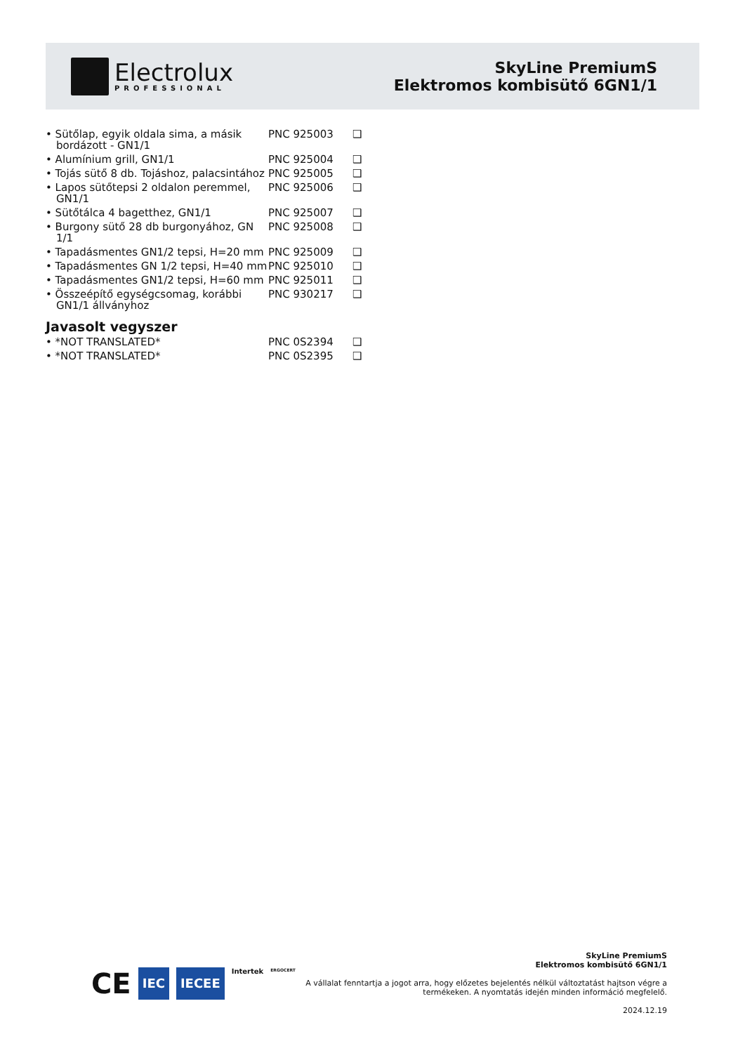Electrolux
PROFESSIONAL
SkyLine PremiumS
Elektromos kombisütő 6GN1/1
| • Sütőlap, egyik oldala sima, a másik bordázott - GN1/1 | PNC 925003 | ❑ |
| • Alumínium grill, GN1/1 | PNC 925004 | ❑ |
| • Tojás sütő 8 db. Tojáshoz, palacsintához | PNC 925005 | ❑ |
| • Lapos sütőtepsi 2 oldalon peremmel, GN1/1 | PNC 925006 | ❑ |
| • Sütőtálca 4 bagetthez, GN1/1 | PNC 925007 | ❑ |
| • Burgony sütő 28 db burgonyához, GN 1/1 | PNC 925008 | ❑ |
| • Tapadásmentes GN1/2 tepsi, H=20 mm | PNC 925009 | ❑ |
| • Tapadásmentes GN 1/2 tepsi, H=40 mm | PNC 925010 | ❑ |
| • Tapadásmentes GN1/2 tepsi, H=60 mm | PNC 925011 | ❑ |
| • Összeépítő egységcsomag, korábbi GN1/1 állványhoz | PNC 930217 | ❑ |
Javasolt vegyszer
| • *NOT TRANSLATED* | PNC 0S2394 | ❑ |
| • *NOT TRANSLATED* | PNC 0S2395 | ❑ |
CE IEC IECEE Intertek ERGOCERT
SkyLine PremiumS
Elektromos kombisütő 6GN1/1
A vállalat fenntartja a jogot arra, hogy előzetes bejelentés nélkül változtatást hajtson végre a
termékeken. A nyomtatás idején minden információ megfelelő.
2024.12.19